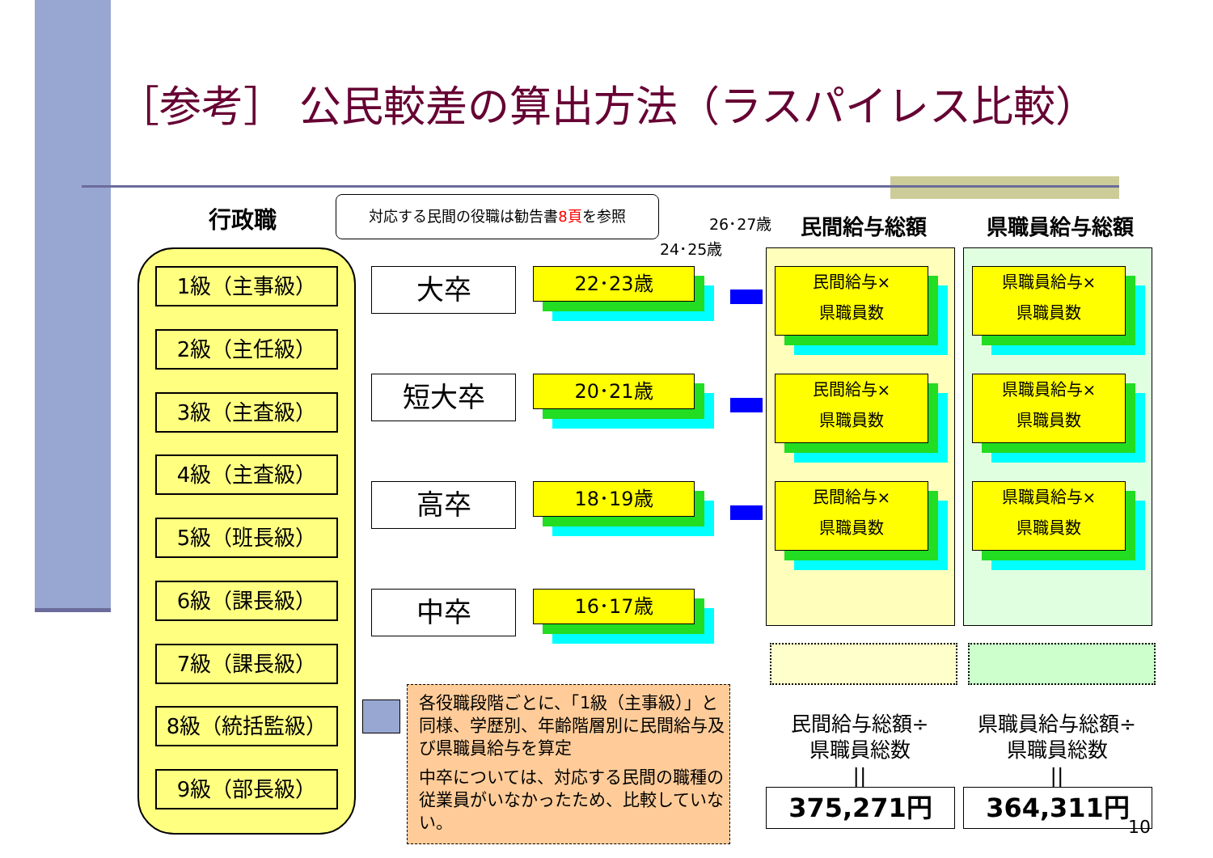［参考］ 公民較差の算出方法（ラスパイレス比較）
行政職 対応する民間の役職は勧告書8頁を参照
26･27歳
24･25歳
民間給与総額 県職員給与総額
1級（主事級）
2級（主任級）
3級（主査級）
4級（主査級）
5級（班長級）
6級（課長級）
7級（課長級）
8級（統括監級）
9級（部長級）
大卒
短大卒
高卒
中卒
22･23歳
20･21歳
18･19歳
16･17歳
民間給与×
県職員数
民間給与×
県職員数
民間給与×
県職員数
県職員給与×
県職員数
県職員給与×
県職員数
県職員給与×
県職員数
各役職段階ごとに、「1級（主事級）」と同様、学歴別、年齢階層別に民間給与及び県職員給与を算定
中卒については、対応する民間の職種の従業員がいなかったため、比較していない。
民間給与総額÷
県職員総数
||
県職員給与総額÷
県職員総数
||
375,271円 364,311円
10